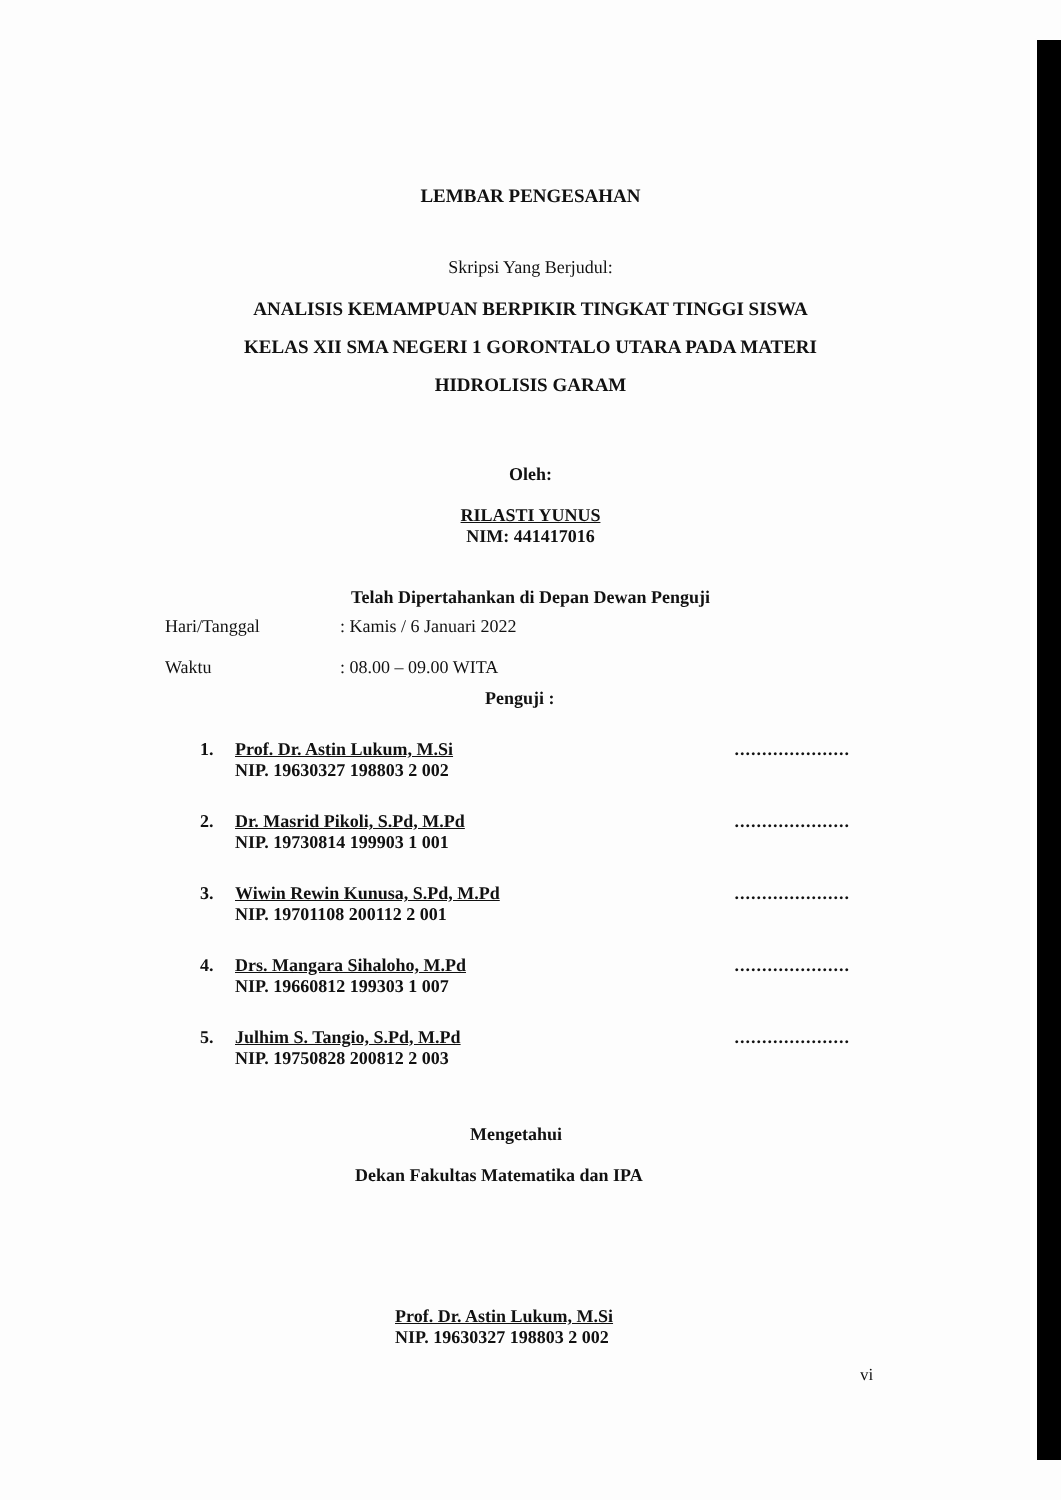LEMBAR PENGESAHAN
Skripsi Yang Berjudul:
ANALISIS KEMAMPUAN BERPIKIR TINGKAT TINGGI SISWA
KELAS XII SMA NEGERI 1 GORONTALO UTARA PADA MATERI
HIDROLISIS GARAM
Oleh:
RILASTI YUNUS
NIM: 441417016
Telah Dipertahankan di Depan Dewan Penguji
Hari/Tanggal: Kamis / 6 Januari 2022
Waktu: 08.00 – 09.00 WITA
Penguji :
1. Prof. Dr. Astin Lukum, M.Si
NIP. 19630327 198803 2 002.....................
2. Dr. Masrid Pikoli, S.Pd, M.Pd
NIP. 19730814 199903 1 001.....................
3. Wiwin Rewin Kunusa, S.Pd, M.Pd
NIP. 19701108 200112 2 001.....................
4. Drs. Mangara Sihaloho, M.Pd
NIP. 19660812 199303 1 007.....................
5. Julhim S. Tangio, S.Pd, M.Pd
NIP. 19750828 200812 2 003.....................
Mengetahui
Dekan Fakultas Matematika dan IPA
Prof. Dr. Astin Lukum, M.Si
NIP. 19630327 198803 2 002
vi